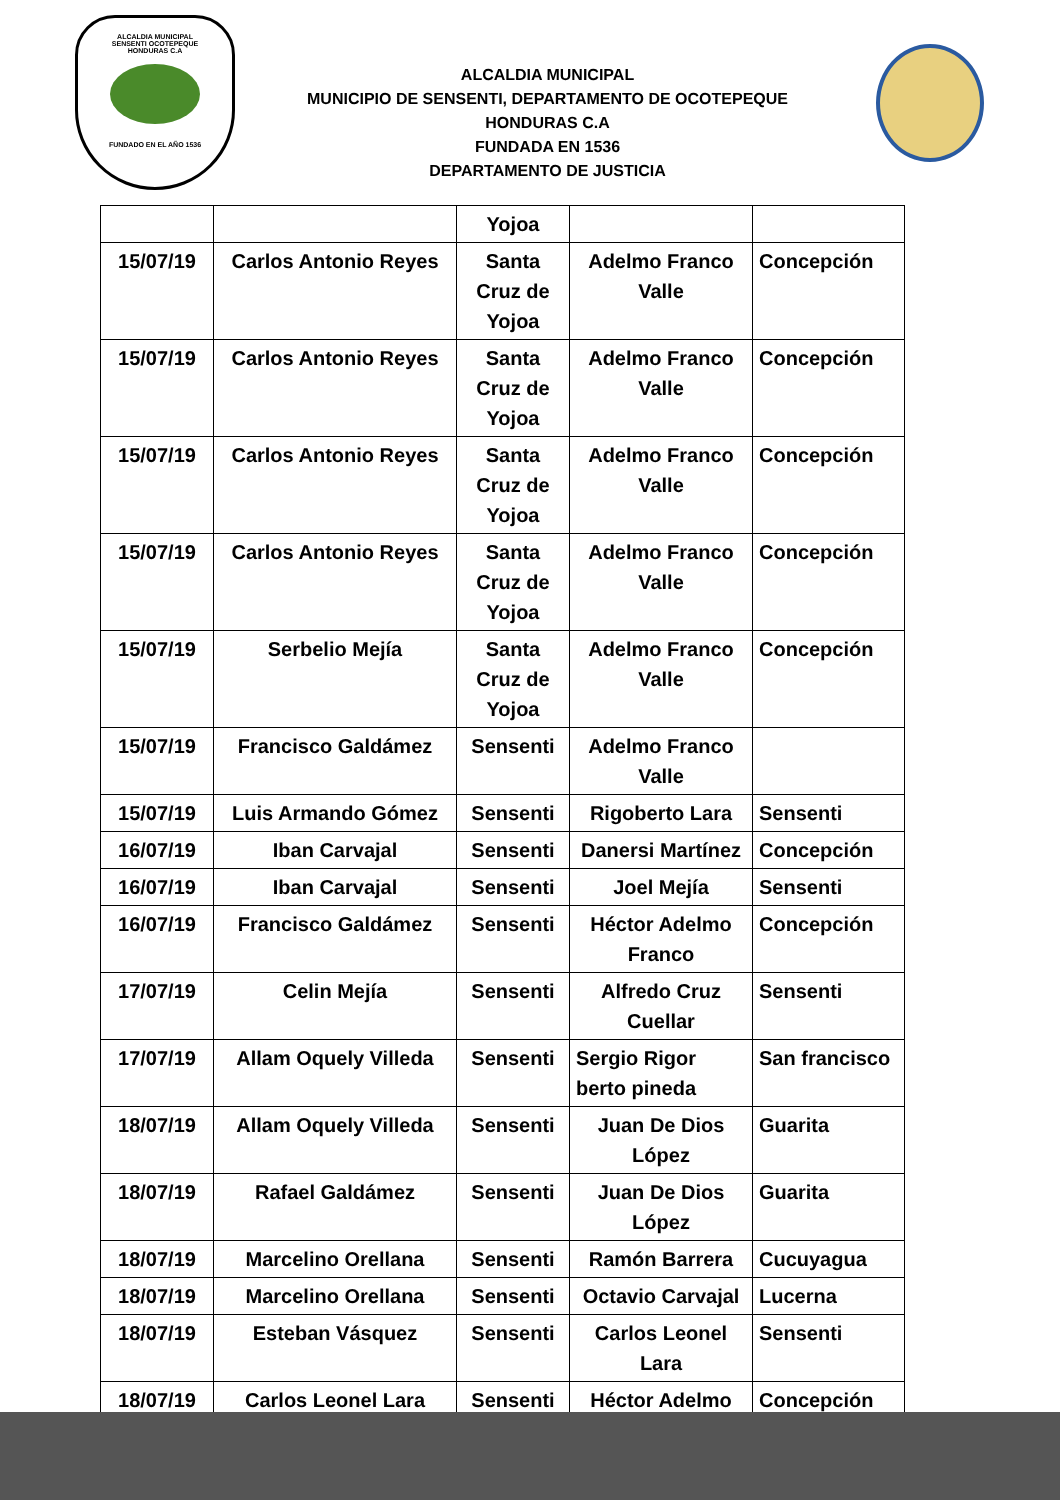ALCALDIA MUNICIPAL
SENSENTI OCOTEPEQUE
HONDURAS C.A
FUNDADO EN EL AÑO 1536
ALCALDIA MUNICIPAL
MUNICIPIO DE SENSENTI, DEPARTAMENTO DE OCOTEPEQUE
HONDURAS C.A
FUNDADA EN 1536
DEPARTAMENTO DE JUSTICIA
| | | Yojoa | | |
| 15/07/19 | Carlos Antonio Reyes | Santa Cruz de Yojoa | Adelmo Franco Valle | Concepción |
| 15/07/19 | Carlos Antonio Reyes | Santa Cruz de Yojoa | Adelmo Franco Valle | Concepción |
| 15/07/19 | Carlos Antonio Reyes | Santa Cruz de Yojoa | Adelmo Franco Valle | Concepción |
| 15/07/19 | Carlos Antonio Reyes | Santa Cruz de Yojoa | Adelmo Franco Valle | Concepción |
| 15/07/19 | Serbelio Mejía | Santa Cruz de Yojoa | Adelmo Franco Valle | Concepción |
| 15/07/19 | Francisco Galdámez | Sensenti | Adelmo Franco Valle | |
| 15/07/19 | Luis Armando Gómez | Sensenti | Rigoberto Lara | Sensenti |
| 16/07/19 | Iban Carvajal | Sensenti | Danersi Martínez | Concepción |
| 16/07/19 | Iban Carvajal | Sensenti | Joel Mejía | Sensenti |
| 16/07/19 | Francisco Galdámez | Sensenti | Héctor Adelmo Franco | Concepción |
| 17/07/19 | Celin Mejía | Sensenti | Alfredo Cruz Cuellar | Sensenti |
| 17/07/19 | Allam Oquely Villeda | Sensenti | Sergio Rigor berto pineda | San francisco |
| 18/07/19 | Allam Oquely Villeda | Sensenti | Juan De Dios López | Guarita |
| 18/07/19 | Rafael Galdámez | Sensenti | Juan De Dios López | Guarita |
| 18/07/19 | Marcelino Orellana | Sensenti | Ramón Barrera | Cucuyagua |
| 18/07/19 | Marcelino Orellana | Sensenti | Octavio Carvajal | Lucerna |
| 18/07/19 | Esteban Vásquez | Sensenti | Carlos Leonel Lara | Sensenti |
| 18/07/19 | Carlos Leonel Lara | Sensenti | Héctor Adelmo | Concepción |